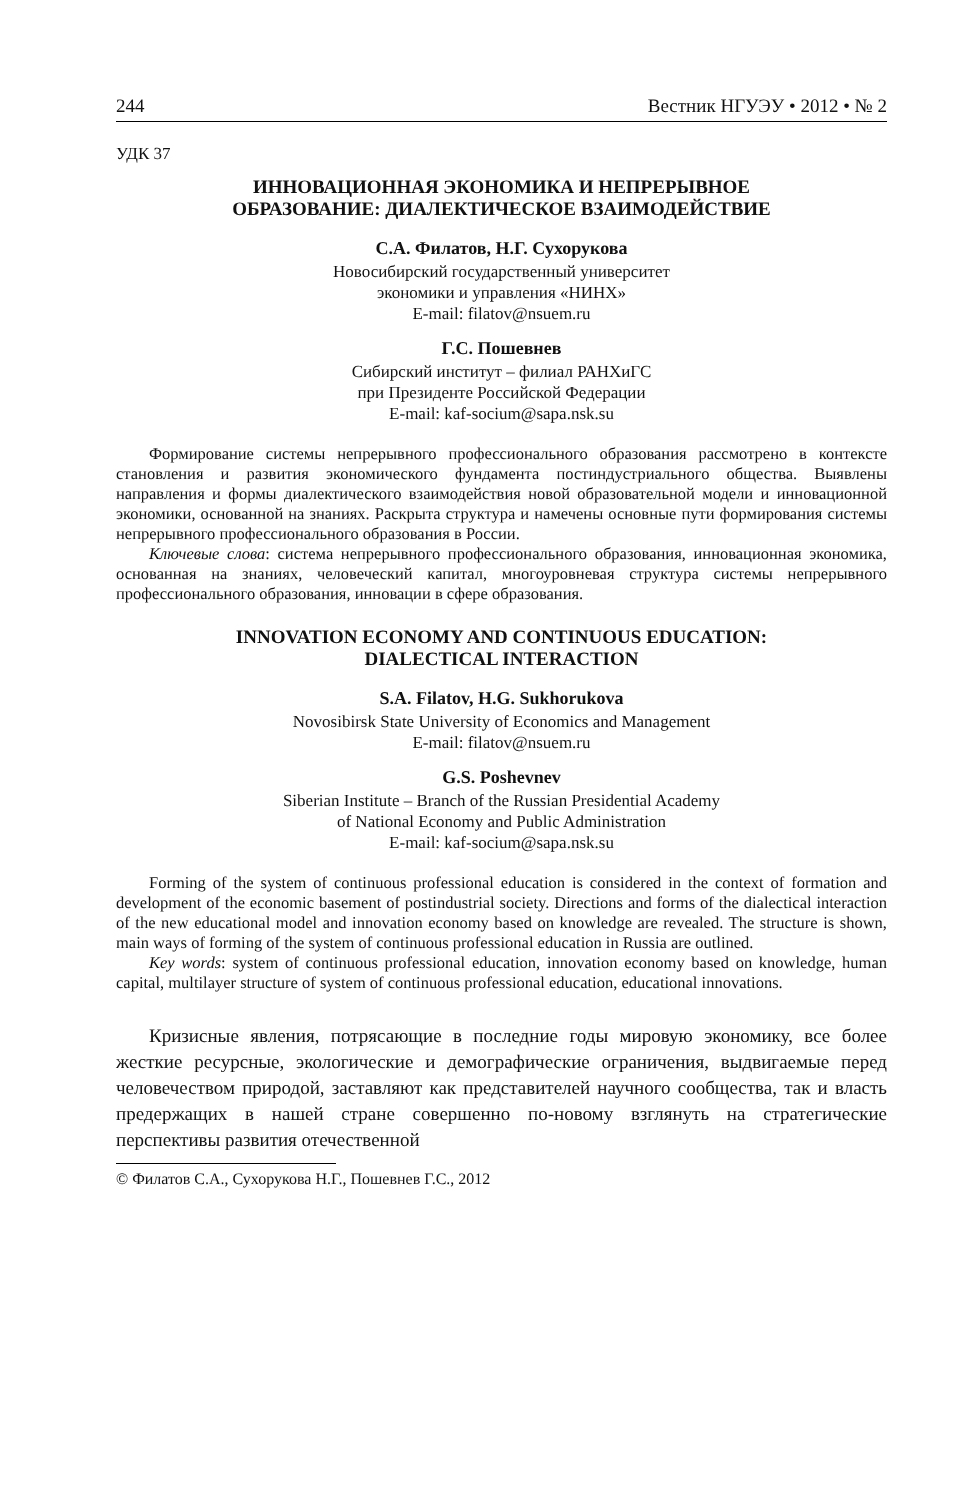244 Вестник НГУЭУ • 2012 • № 2
УДК 37
ИННОВАЦИОННАЯ ЭКОНОМИКА И НЕПРЕРЫВНОЕ
ОБРАЗОВАНИЕ: ДИАЛЕКТИЧЕСКОЕ ВЗАИМОДЕЙСТВИЕ
С.А. Филатов, Н.Г. Сухорукова
Новосибирский государственный университет
экономики и управления «НИНХ»
E-mail: filatov@nsuem.ru
Г.С. Пошевнев
Сибирский институт – филиал РАНХиГС
при Президенте Российской Федерации
E-mail: kaf-socium@sapa.nsk.su
Формирование системы непрерывного профессионального образования рассмотрено в контексте становления и развития экономического фундамента постиндустриального общества. Выявлены направления и формы диалектического взаимодействия новой образовательной модели и инновационной экономики, основанной на знаниях. Раскрыта структура и намечены основные пути формирования системы непрерывного профессионального образования в России.
Ключевые слова: система непрерывного профессионального образования, инновационная экономика, основанная на знаниях, человеческий капитал, многоуровневая структура системы непрерывного профессионального образования, инновации в сфере образования.
INNOVATION ECONOMY AND CONTINUOUS EDUCATION:
DIALECTICAL INTERACTION
S.A. Filatov, H.G. Sukhorukova
Novosibirsk State University of Economics and Management
E-mail: filatov@nsuem.ru
G.S. Poshevnev
Siberian Institute – Branch of the Russian Presidential Academy
of National Economy and Public Administration
E-mail: kaf-socium@sapa.nsk.su
Forming of the system of continuous professional education is considered in the context of formation and development of the economic basement of postindustrial society. Directions and forms of the dialectical interaction of the new educational model and innovation economy based on knowledge are revealed. The structure is shown, main ways of forming of the system of continuous professional education in Russia are outlined.
Key words: system of continuous professional education, innovation economy based on knowledge, human capital, multilayer structure of system of continuous professional education, educational innovations.
Кризисные явления, потрясающие в последние годы мировую экономику, все более жесткие ресурсные, экологические и демографические ограничения, выдвигаемые перед человечеством природой, заставляют как представителей научного сообщества, так и власть предержащих в нашей стране совершенно по-новому взглянуть на стратегические перспективы развития отечественной
© Филатов С.А., Сухорукова Н.Г., Пошевнев Г.С., 2012